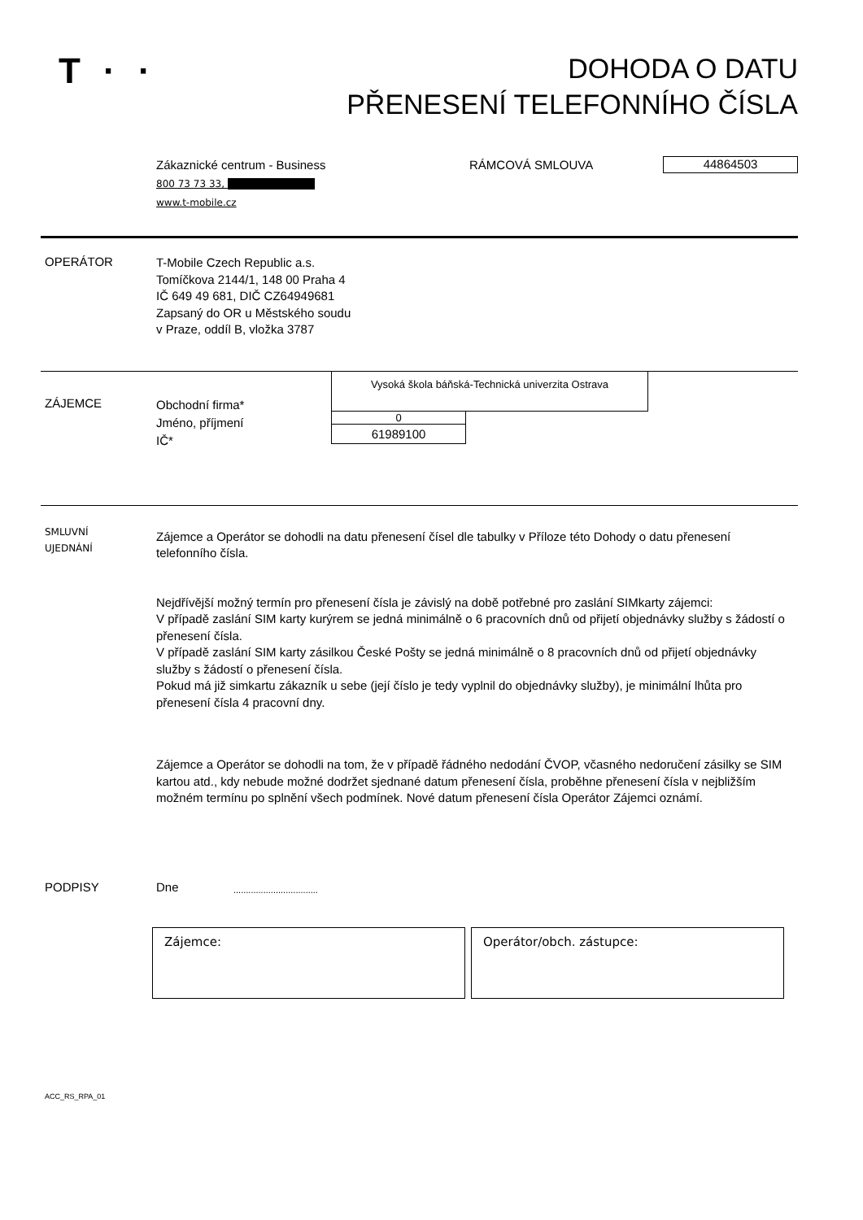T · ·
DOHODA O DATU
PŘENESENÍ TELEFONNÍHO ČÍSLA
Zákaznické centrum - Business
800 73 73 33,
www.t-mobile.cz
RÁMCOVÁ SMLOUVA
44864503
OPERÁTOR
T-Mobile Czech Republic a.s.
Tomíčkova 2144/1, 148 00 Praha 4
IČ 649 49 681, DIČ CZ64949681
Zapsaný do OR u Městského soudu
v Praze, oddíl B, vložka 3787
ZÁJEMCE
Obchodní firma*
Jméno, příjmení
IČ*
Vysoká škola báňská-Technická univerzita Ostrava
0
61989100
SMLUVNÍ
UJEDNÁNÍ
Zájemce a Operátor se dohodli na datu přenesení čísel dle tabulky v Příloze této Dohody o datu přenesení telefonního čísla.
Nejdřívější možný termín pro přenesení čísla je závislý na době potřebné pro zaslání SIMkarty zájemci:
V případě zaslání SIM karty kurýrem se jedná minimálně o 6 pracovních dnů od přijetí objednávky služby s žádostí o přenesení čísla.
V případě zaslání SIM karty zásilkou České Pošty se jedná minimálně o 8 pracovních dnů od přijetí objednávky služby s žádostí o přenesení čísla.
Pokud má již simkartu zákazník u sebe (její číslo je tedy vyplnil do objednávky služby), je minimální lhůta pro přenesení čísla 4 pracovní dny.
Zájemce a Operátor se dohodli na tom, že v případě řádného nedodání ČVOP, včasného nedoručení zásilky se SIM kartou atd., kdy nebude možné dodržet sjednané datum přenesení čísla, proběhne přenesení čísla v nejbližším možném termínu po splnění všech podmínek. Nové datum přenesení čísla Operátor Zájemci oznámí.
PODPISY Dne
..................................
Zájemce: Operátor/obch. zástupce:
ACC_RS_RPA_01